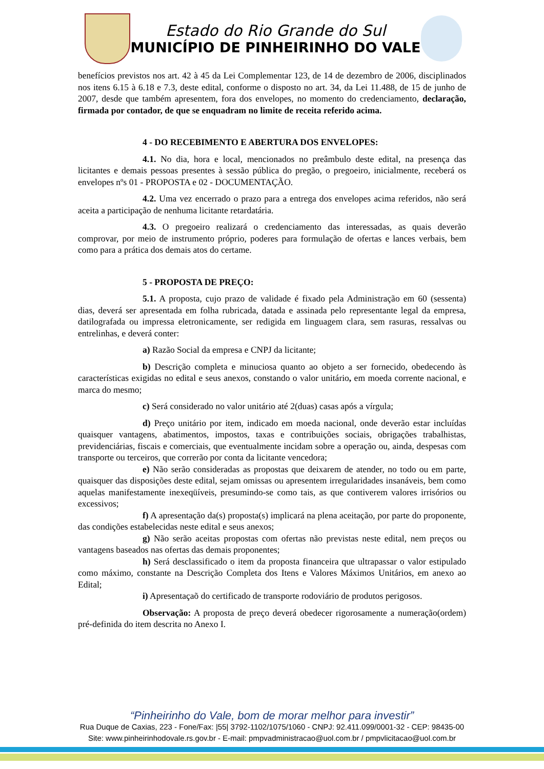Estado do Rio Grande do Sul
MUNICÍPIO DE PINHEIRINHO DO VALE
benefícios previstos nos art. 42 à 45 da Lei Complementar 123, de 14 de dezembro de 2006, disciplinados nos itens 6.15 à 6.18 e 7.3, deste edital, conforme o disposto no art. 34, da Lei 11.488, de 15 de junho de 2007, desde que também apresentem, fora dos envelopes, no momento do credenciamento, declaração, firmada por contador, de que se enquadram no limite de receita referido acima.
4 - DO RECEBIMENTO E ABERTURA DOS ENVELOPES:
4.1. No dia, hora e local, mencionados no preâmbulo deste edital, na presença das licitantes e demais pessoas presentes à sessão pública do pregão, o pregoeiro, inicialmente, receberá os envelopes nºs 01 - PROPOSTA e 02 - DOCUMENTAÇÃO.
4.2. Uma vez encerrado o prazo para a entrega dos envelopes acima referidos, não será aceita a participação de nenhuma licitante retardatária.
4.3. O pregoeiro realizará o credenciamento das interessadas, as quais deverão comprovar, por meio de instrumento próprio, poderes para formulação de ofertas e lances verbais, bem como para a prática dos demais atos do certame.
5 - PROPOSTA DE PREÇO:
5.1. A proposta, cujo prazo de validade é fixado pela Administração em 60 (sessenta) dias, deverá ser apresentada em folha rubricada, datada e assinada pelo representante legal da empresa, datilografada ou impressa eletronicamente, ser redigida em linguagem clara, sem rasuras, ressalvas ou entrelinhas, e deverá conter:
a) Razão Social da empresa e CNPJ da licitante;
b) Descrição completa e minuciosa quanto ao objeto a ser fornecido, obedecendo às características exigidas no edital e seus anexos, constando o valor unitário, em moeda corrente nacional, e marca do mesmo;
c) Será considerado no valor unitário até 2(duas) casas após a vírgula;
d) Preço unitário por item, indicado em moeda nacional, onde deverão estar incluídas quaisquer vantagens, abatimentos, impostos, taxas e contribuições sociais, obrigações trabalhistas, previdenciárias, fiscais e comerciais, que eventualmente incidam sobre a operação ou, ainda, despesas com transporte ou terceiros, que correrão por conta da licitante vencedora;
e) Não serão consideradas as propostas que deixarem de atender, no todo ou em parte, quaisquer das disposições deste edital, sejam omissas ou apresentem irregularidades insanáveis, bem como aquelas manifestamente inexeqüíveis, presumindo-se como tais, as que contiverem valores irrisórios ou excessivos;
f) A apresentação da(s) proposta(s) implicará na plena aceitação, por parte do proponente, das condições estabelecidas neste edital e seus anexos;
g) Não serão aceitas propostas com ofertas não previstas neste edital, nem preços ou vantagens baseados nas ofertas das demais proponentes;
h) Será desclassificado o item da proposta financeira que ultrapassar o valor estipulado como máximo, constante na Descrição Completa dos Itens e Valores Máximos Unitários, em anexo ao Edital;
i) Apresentaçaõ do certificado de transporte rodoviário de produtos perigosos.
Observação: A proposta de preço deverá obedecer rigorosamente a numeração(ordem) pré-definida do item descrita no Anexo I.
“Pinheirinho do Vale, bom de morar melhor para investir”
Rua Duque de Caxias, 223 - Fone/Fax: |55| 3792-1102/1075/1060 - CNPJ: 92.411.099/0001-32 - CEP: 98435-00
Site: www.pinheirinhodovale.rs.gov.br - E-mail: pmpvadministracao@uol.com.br / pmpvlicitacao@uol.com.br